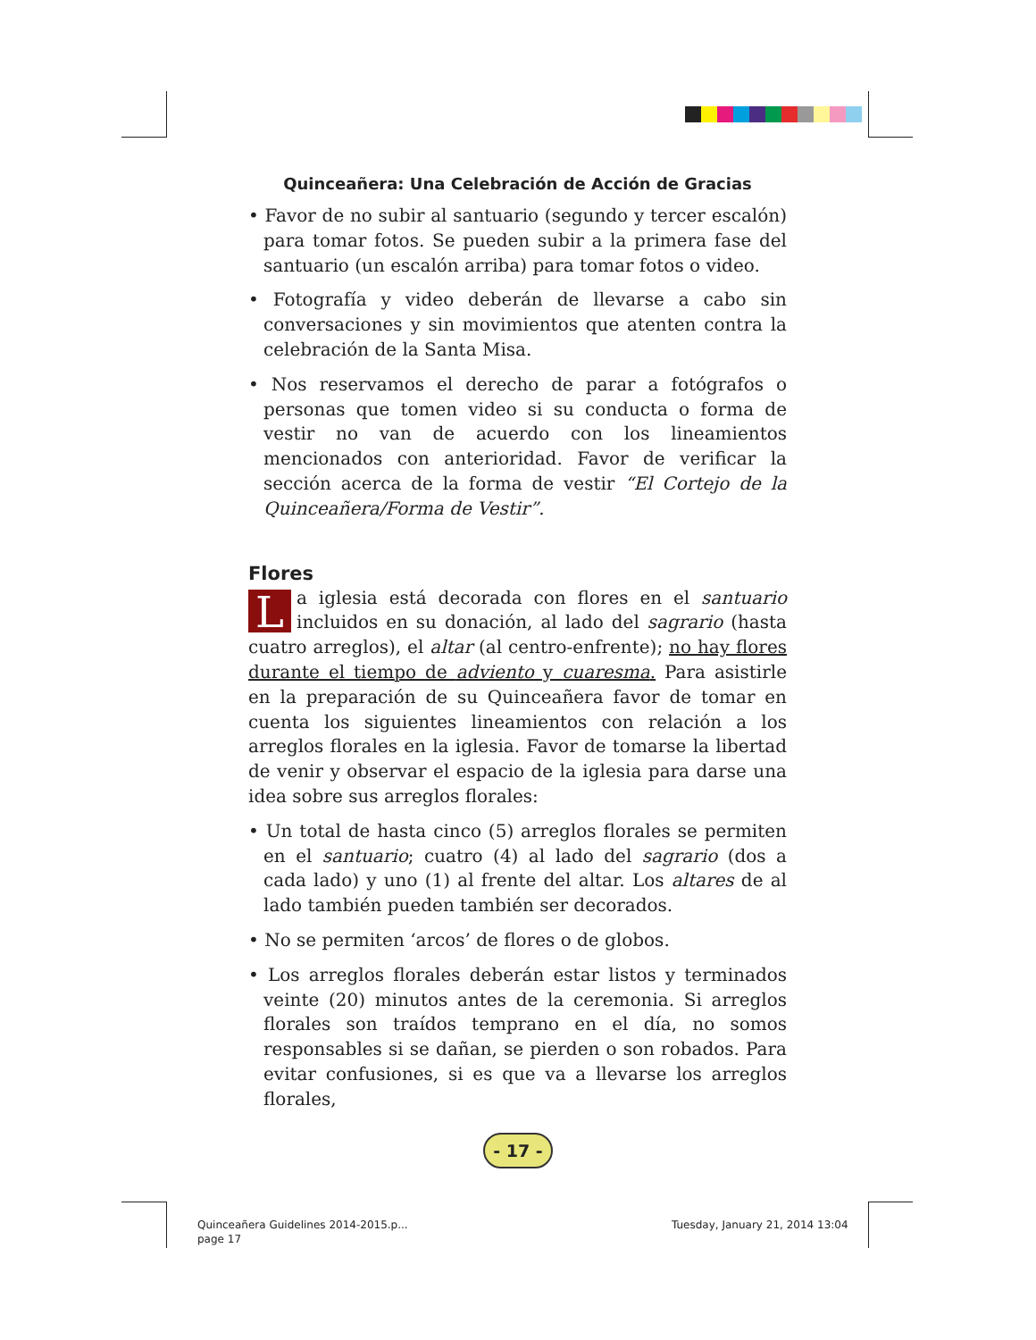Quinceañera: Una Celebración de Acción de Gracias
• Favor de no subir al santuario (segundo y tercer escalón) para tomar fotos. Se pueden subir a la primera fase del santuario (un escalón arriba) para tomar fotos o video.
• Fotografía y video deberán de llevarse a cabo sin conversaciones y sin movimientos que atenten contra la celebración de la Santa Misa.
• Nos reservamos el derecho de parar a fotógrafos o personas que tomen video si su conducta o forma de vestir no van de acuerdo con los lineamientos mencionados con anterioridad. Favor de verificar la sección acerca de la forma de vestir “El Cortejo de la Quinceañera/Forma de Vestir”.
Flores
La iglesia está decorada con flores en el santuario incluidos en su donación, al lado del sagrario (hasta cuatro arreglos), el altar (al centro-enfrente); no hay flores durante el tiempo de adviento y cuaresma. Para asistirle en la preparación de su Quinceañera favor de tomar en cuenta los siguientes lineamientos con relación a los arreglos florales en la iglesia. Favor de tomarse la libertad de venir y observar el espacio de la iglesia para darse una idea sobre sus arreglos florales:
• Un total de hasta cinco (5) arreglos florales se permiten en el santuario; cuatro (4) al lado del sagrario (dos a cada lado) y uno (1) al frente del altar. Los altares de al lado también pueden también ser decorados.
• No se permiten ‘arcos’ de flores o de globos.
• Los arreglos florales deberán estar listos y terminados veinte (20) minutos antes de la ceremonia. Si arreglos florales son traídos temprano en el día, no somos responsables si se dañan, se pierden o son robados. Para evitar confusiones, si es que va a llevarse los arreglos florales,
- 17 -
Quinceañera Guidelines 2014-2015.p...
page 17
Tuesday, January 21, 2014 13:04